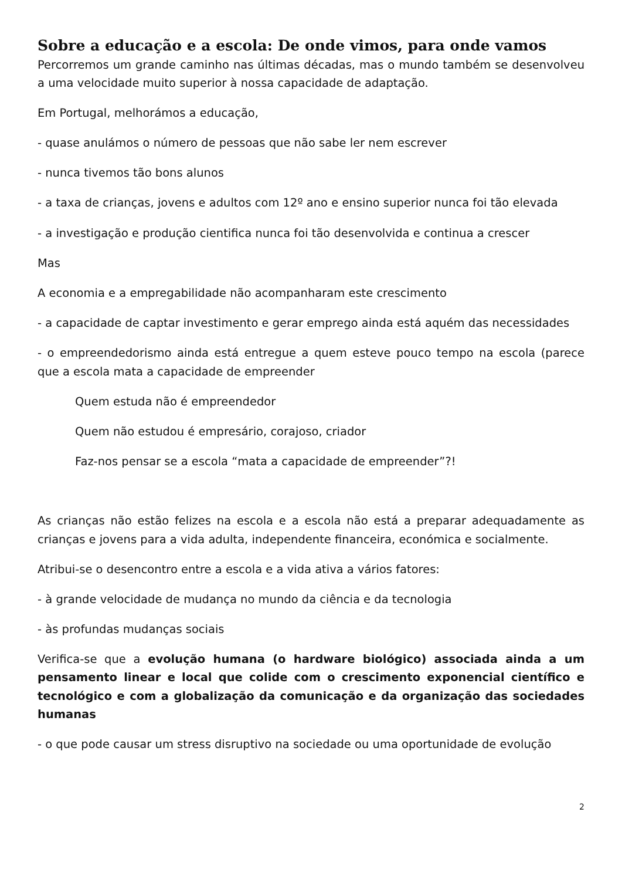Sobre a educação e a escola: De onde vimos, para onde vamos
Percorremos um grande caminho nas últimas décadas, mas o mundo também se desenvolveu a uma velocidade muito superior à nossa capacidade de adaptação.
Em Portugal, melhorámos a educação,
- quase anulámos o número de pessoas que não sabe ler nem escrever
- nunca tivemos tão bons alunos
- a taxa de crianças, jovens e adultos com 12º ano e ensino superior nunca foi tão elevada
- a investigação e produção cientifica nunca foi tão desenvolvida e continua a crescer
Mas
A economia e a empregabilidade não acompanharam este crescimento
- a capacidade de captar investimento e gerar emprego ainda está aquém das necessidades
- o empreendedorismo ainda está entregue a quem esteve pouco tempo na escola (parece que a escola mata a capacidade de empreender
Quem estuda não é empreendedor
Quem não estudou é empresário, corajoso, criador
Faz-nos pensar se a escola “mata a capacidade de empreender”?!
As crianças não estão felizes na escola e a escola não está a preparar adequadamente as crianças e jovens para a vida adulta, independente financeira, económica e socialmente.
Atribui-se o desencontro entre a escola e a vida ativa a vários fatores:
- à grande velocidade de mudança no mundo da ciência e da tecnologia
- às profundas mudanças sociais
Verifica-se que a evolução humana (o hardware biológico) associada ainda a um pensamento linear e local que colide com o crescimento exponencial científico e tecnológico e com a globalização da comunicação e da organização das sociedades humanas
- o que pode causar um stress disruptivo na sociedade ou uma oportunidade de evolução
2